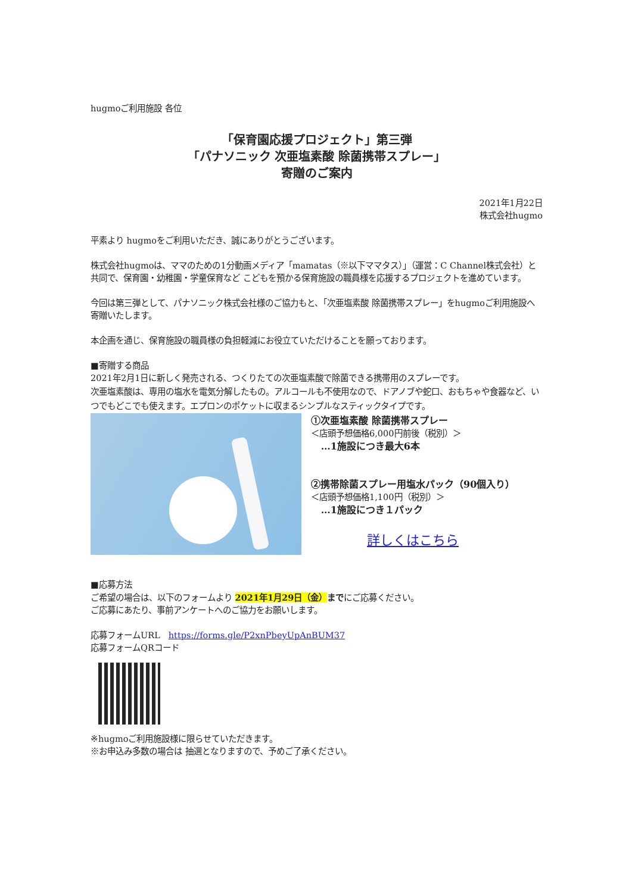hugmoご利用施設 各位
「保育園応援プロジェクト」第三弾
「パナソニック 次亜塩素酸 除菌携帯スプレー」
寄贈のご案内
2021年1月22日
株式会社hugmo
平素より hugmoをご利用いただき、誠にありがとうございます。
株式会社hugmoは、ママのための1分動画メディア「mamatas（※以下ママタス）」（運営：C Channel株式会社）と共同で、保育園・幼稚園・学童保育など こどもを預かる保育施設の職員様を応援するプロジェクトを進めています。
今回は第三弾として、パナソニック株式会社様のご協力もと、「次亜塩素酸 除菌携帯スプレー」をhugmoご利用施設へ寄贈いたします。
本企画を通じ、保育施設の職員様の負担軽減にお役立ていただけることを願っております。
■寄贈する商品
2021年2月1日に新しく発売される、つくりたての次亜塩素酸で除菌できる携帯用のスプレーです。
次亜塩素酸は、専用の塩水を電気分解したもの。アルコールも不使用なので、ドアノブや蛇口、おもちゃや食器など、いつでもどこでも使えます。エプロンのポケットに収まるシンプルなスティックタイプです。
①次亜塩素酸 除菌携帯スプレー
＜店頭予想価格6,000円前後（税別）＞
…1施設につき最大6本
②携帯除菌スプレー用塩水パック（90個入り）
＜店頭予想価格1,100円（税別）＞
…1施設につき１パック
詳しくはこちら
■応募方法
ご希望の場合は、以下のフォームより 2021年1月29日（金）までにご応募ください。
ご応募にあたり、事前アンケートへのご協力をお願いします。
応募フォームURL　https://forms.gle/P2xnPbeyUpAnBUM37
応募フォームQRコード
※hugmoご利用施設様に限らせていただきます。
※お申込み多数の場合は 抽選となりますので、予めご了承ください。